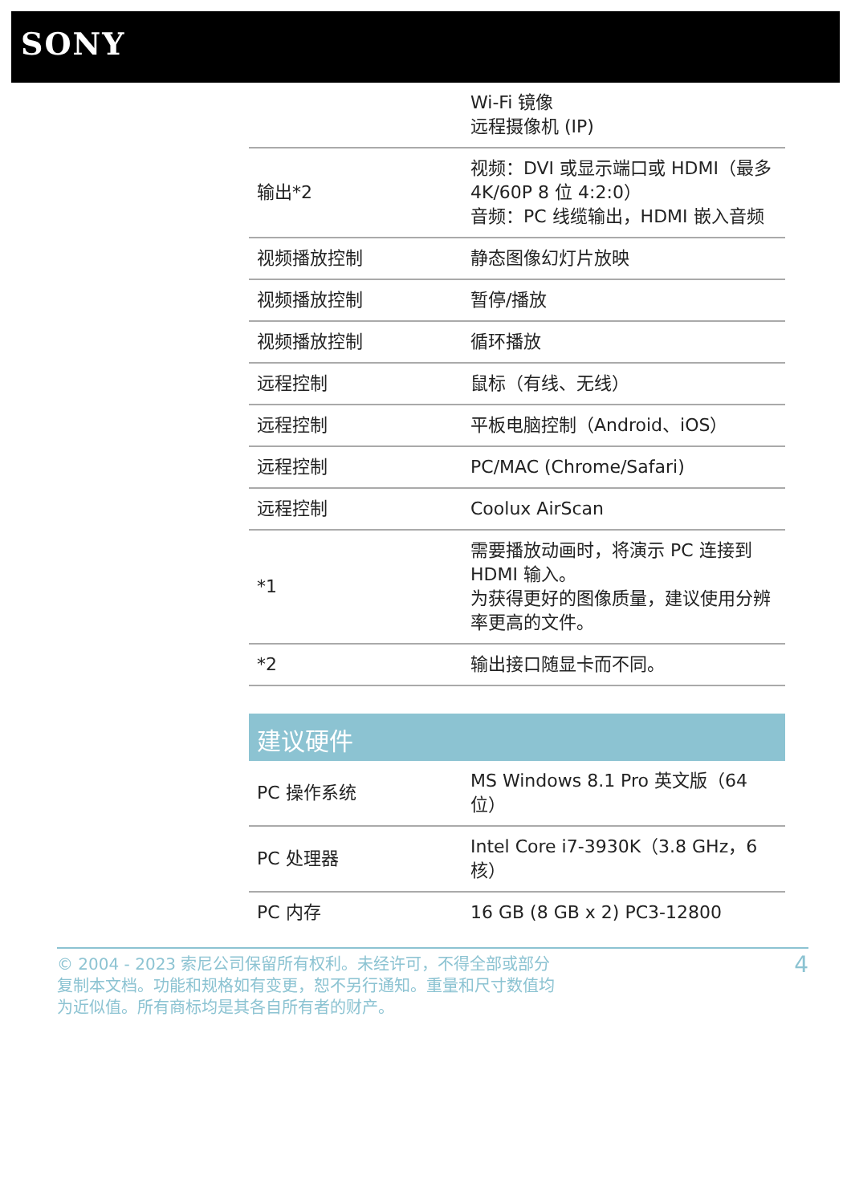SONY
| | Wi-Fi 镜像 远程摄像机 (IP) |
| 输出*2 | 视频：DVI 或显示端口或 HDMI（最多 4K/60P 8 位 4:2:0） 音频：PC 线缆输出，HDMI 嵌入音频 |
| 视频播放控制 | 静态图像幻灯片放映 |
| 视频播放控制 | 暂停/播放 |
| 视频播放控制 | 循环播放 |
| 远程控制 | 鼠标（有线、无线） |
| 远程控制 | 平板电脑控制（Android、iOS） |
| 远程控制 | PC/MAC (Chrome/Safari) |
| 远程控制 | Coolux AirScan |
| *1 | 需要播放动画时，将演示 PC 连接到 HDMI 输入。 为获得更好的图像质量，建议使用分辨率更高的文件。 |
| *2 | 输出接口随显卡而不同。 |
建议硬件
| PC 操作系统 | MS Windows 8.1 Pro 英文版（64 位） |
| PC 处理器 | Intel Core i7-3930K（3.8 GHz，6 核） |
| PC 内存 | 16 GB (8 GB x 2) PC3-12800 |
© 2004 - 2023 索尼公司保留所有权利。未经许可，不得全部或部分
复制本文档。功能和规格如有变更，恕不另行通知。重量和尺寸数值均
为近似值。所有商标均是其各自所有者的财产。
4